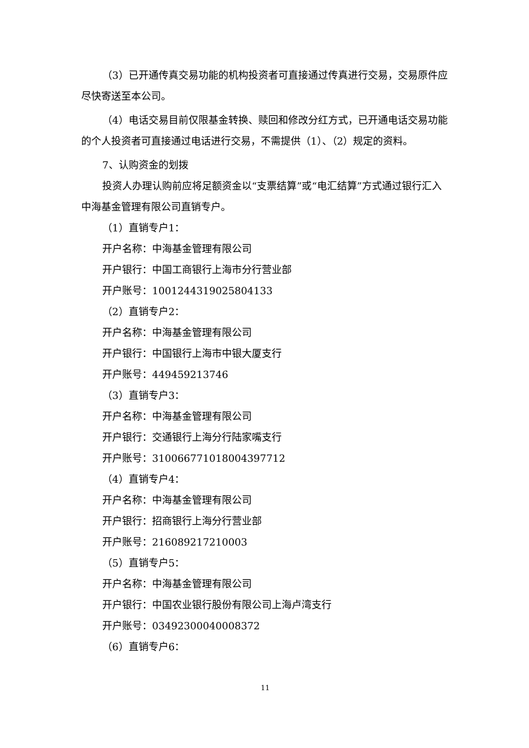（3）已开通传真交易功能的机构投资者可直接通过传真进行交易，交易原件应尽快寄送至本公司。
（4）电话交易目前仅限基金转换、赎回和修改分红方式，已开通电话交易功能的个人投资者可直接通过电话进行交易，不需提供（1）、（2）规定的资料。
7、认购资金的划拨
投资人办理认购前应将足额资金以“支票结算”或“电汇结算”方式通过银行汇入中海基金管理有限公司直销专户。
（1）直销专户1：
开户名称：中海基金管理有限公司
开户银行：中国工商银行上海市分行营业部
开户账号：1001244319025804133
（2）直销专户2：
开户名称：中海基金管理有限公司
开户银行：中国银行上海市中银大厦支行
开户账号：449459213746
（3）直销专户3：
开户名称：中海基金管理有限公司
开户银行：交通银行上海分行陆家嘴支行
开户账号：310066771018004397712
（4）直销专户4：
开户名称：中海基金管理有限公司
开户银行：招商银行上海分行营业部
开户账号：216089217210003
（5）直销专户5：
开户名称：中海基金管理有限公司
开户银行：中国农业银行股份有限公司上海卢湾支行
开户账号：03492300040008372
（6）直销专户6：
11